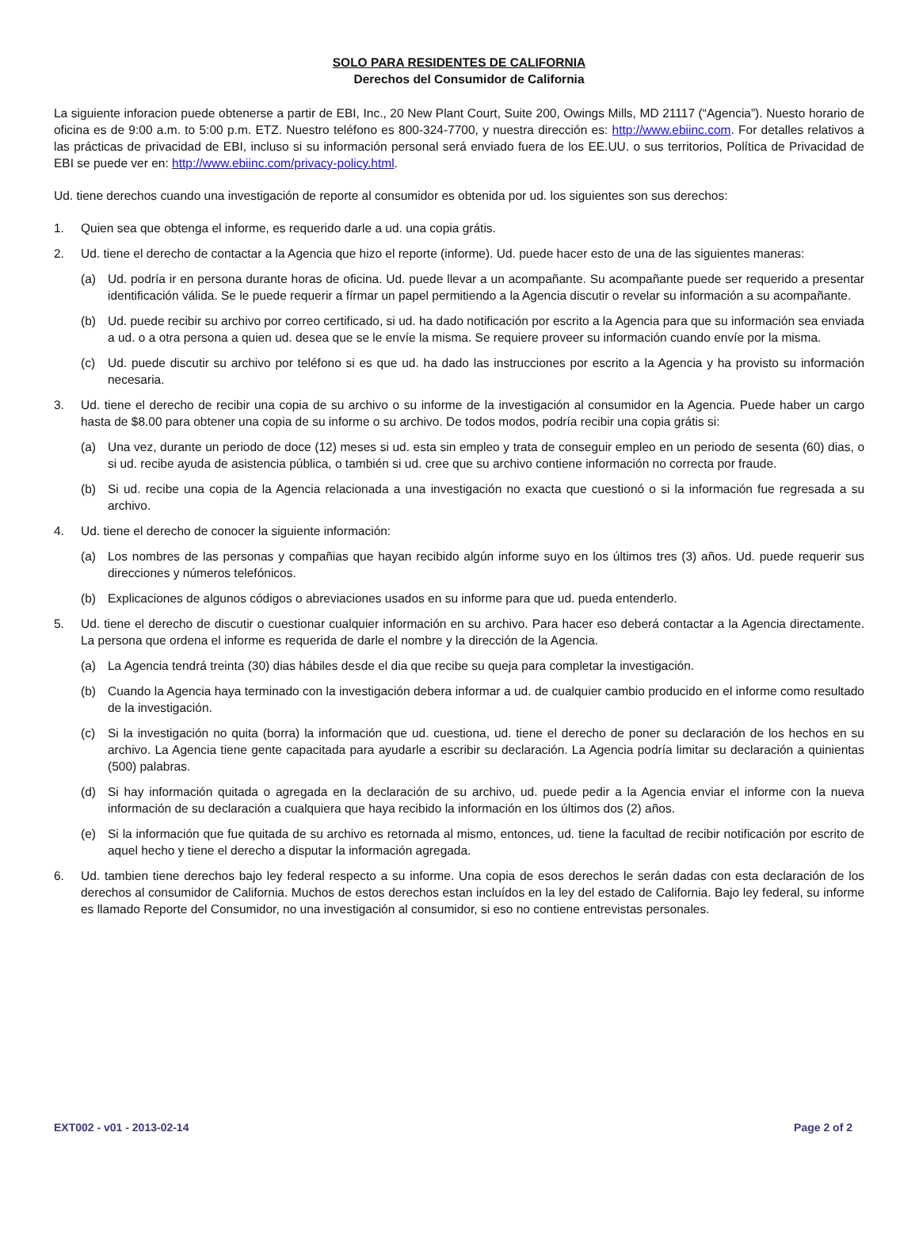SOLO PARA RESIDENTES DE CALIFORNIA
Derechos del Consumidor de California
La siguiente inforacion puede obtenerse a partir de EBI, Inc., 20 New Plant Court, Suite 200, Owings Mills, MD 21117 (“Agencia”). Nuesto horario de oficina es de 9:00 a.m. to 5:00 p.m. ETZ. Nuestro teléfono es 800-324-7700, y nuestra dirección es: http://www.ebiinc.com. For detalles relativos a las prácticas de privacidad de EBI, incluso si su información personal será enviado fuera de los EE.UU. o sus territorios, Política de Privacidad de EBI se puede ver en: http://www.ebiinc.com/privacy-policy.html.
Ud. tiene derechos cuando una investigación de reporte al consumidor es obtenida por ud. los siguientes son sus derechos:
1. Quien sea que obtenga el informe, es requerido darle a ud. una copia grátis.
2. Ud. tiene el derecho de contactar a la Agencia que hizo el reporte (informe). Ud. puede hacer esto de una de las siguientes maneras:
(a) Ud. podría ir en persona durante horas de oficina. Ud. puede llevar a un acompañante. Su acompañante puede ser requerido a presentar identificación válida. Se le puede requerir a fírmar un papel permitiendo a la Agencia discutir o revelar su información a su acompañante.
(b) Ud. puede recibir su archivo por correo certificado, si ud. ha dado notificación por escrito a la Agencia para que su información sea enviada a ud. o a otra persona a quien ud. desea que se le envíe la misma. Se requiere proveer su información cuando envíe por la misma.
(c) Ud. puede discutir su archivo por teléfono si es que ud. ha dado las instrucciones por escrito a la Agencia y ha provisto su información necesaria.
3. Ud. tiene el derecho de recibir una copia de su archivo o su informe de la investigación al consumidor en la Agencia. Puede haber un cargo hasta de $8.00 para obtener una copia de su informe o su archivo. De todos modos, podría recibir una copia grátis si:
(a) Una vez, durante un periodo de doce (12) meses si ud. esta sin empleo y trata de conseguir empleo en un periodo de sesenta (60) dias, o si ud. recibe ayuda de asistencia pública, o también si ud. cree que su archivo contiene información no correcta por fraude.
(b) Si ud. recibe una copia de la Agencia relacionada a una investigación no exacta que cuestionó o si la información fue regresada a su archivo.
4. Ud. tiene el derecho de conocer la siguiente información:
(a) Los nombres de las personas y compañias que hayan recibido algún informe suyo en los últimos tres (3) años. Ud. puede requerir sus direcciones y números telefónicos.
(b) Explicaciones de algunos códigos o abreviaciones usados en su informe para que ud. pueda entenderlo.
5. Ud. tiene el derecho de discutir o cuestionar cualquier información en su archivo. Para hacer eso deberá contactar a la Agencia directamente. La persona que ordena el informe es requerida de darle el nombre y la dirección de la Agencia.
(a) La Agencia tendrá treinta (30) dias hábiles desde el dia que recibe su queja para completar la investigación.
(b) Cuando la Agencia haya terminado con la investigación debera informar a ud. de cualquier cambio producido en el informe como resultado de la investigación.
(c) Si la investigación no quita (borra) la información que ud. cuestiona, ud. tiene el derecho de poner su declaración de los hechos en su archivo. La Agencia tiene gente capacitada para ayudarle a escribir su declaración. La Agencia podría limitar su declaración a quinientas (500) palabras.
(d) Si hay información quitada o agregada en la declaración de su archivo, ud. puede pedir a la Agencia enviar el informe con la nueva información de su declaración a cualquiera que haya recibido la información en los últimos dos (2) años.
(e) Si la información que fue quitada de su archivo es retornada al mismo, entonces, ud. tiene la facultad de recibir notificación por escrito de aquel hecho y tiene el derecho a disputar la información agregada.
6. Ud. tambien tiene derechos bajo ley federal respecto a su informe. Una copia de esos derechos le serán dadas con esta declaración de los derechos al consumidor de California. Muchos de estos derechos estan incluídos en la ley del estado de California. Bajo ley federal, su informe es llamado Reporte del Consumidor, no una investigación al consumidor, si eso no contiene entrevistas personales.
EXT002 - v01 - 2013-02-14 Page 2 of 2